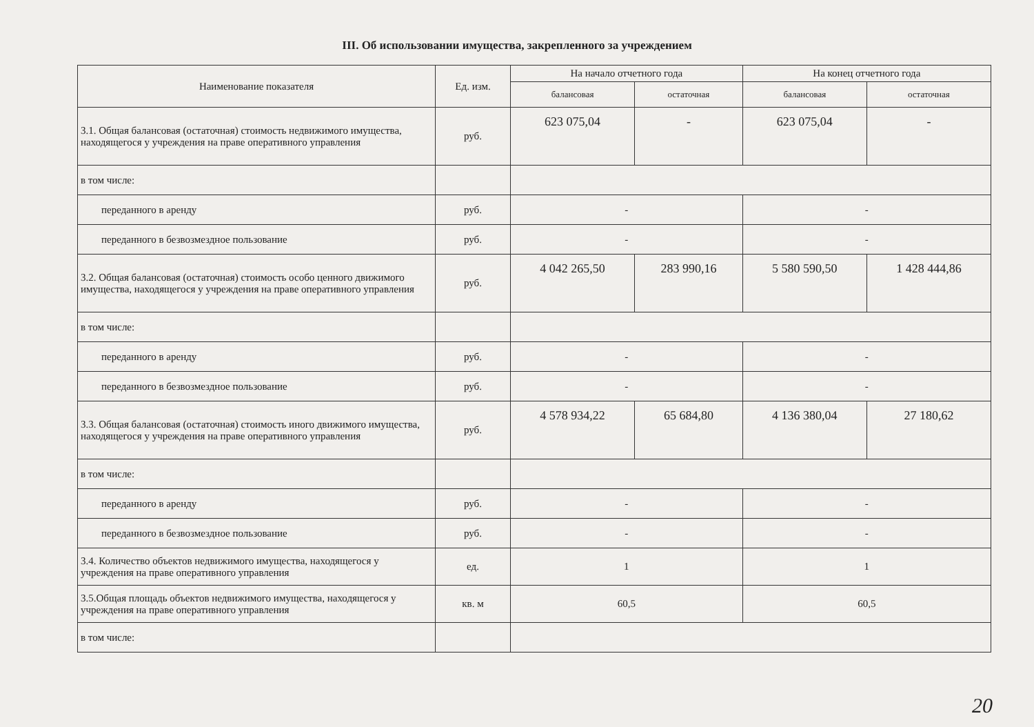III. Об использовании имущества, закрепленного за учреждением
| Наименование показателя | Ед. изм. | На начало отчетного года | | На конец отчетного года | |
| --- | --- | --- | --- | --- | --- |
| | | балансовая | остаточная | балансовая | остаточная |
| 3.1. Общая балансовая (остаточная) стоимость недвижимого имущества, находящегося у учреждения на праве оперативного управления | руб. | 623 075,04 | - | 623 075,04 | - |
| в том числе: | | | | | |
| переданного в аренду | руб. | - | | - | |
| переданного в безвозмездное пользование | руб. | - | | - | |
| 3.2. Общая балансовая (остаточная) стоимость особо ценного движимого имущества, находящегося у учреждения на праве оперативного управления | руб. | 4 042 265,50 | 283 990,16 | 5 580 590,50 | 1 428 444,86 |
| в том числе: | | | | | |
| переданного в аренду | руб. | - | | - | |
| переданного в безвозмездное пользование | руб. | - | | - | |
| 3.3. Общая балансовая (остаточная) стоимость иного движимого имущества, находящегося у учреждения на праве оперативного управления | руб. | 4 578 934,22 | 65 684,80 | 4 136 380,04 | 27 180,62 |
| в том числе: | | | | | |
| переданного в аренду | руб. | - | | - | |
| переданного в безвозмездное пользование | руб. | - | | - | |
| 3.4. Количество объектов недвижимого имущества, находящегося у учреждения на праве оперативного управления | ед. | 1 | | 1 | |
| 3.5.Общая площадь объектов недвижимого имущества, находящегося у учреждения на праве оперативного управления | кв. м | 60,5 | | 60,5 | |
| в том числе: | | | | | |
20